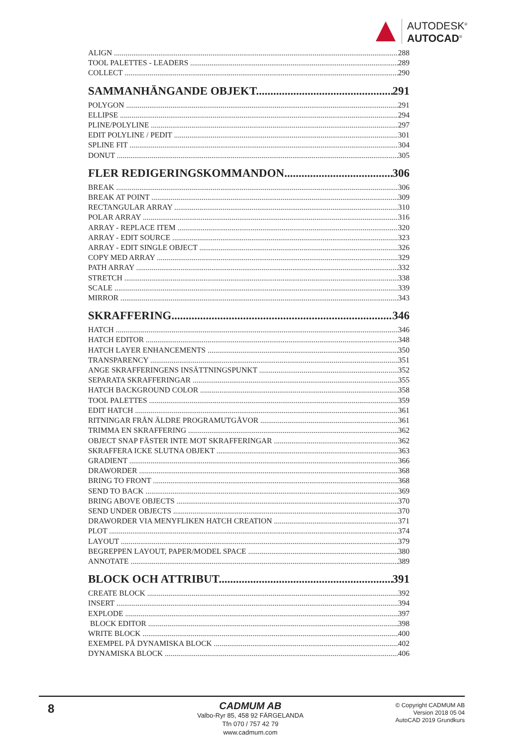AUTODESK<sup>®</sup>
AUTOCAD<sup>®</sup>
ALIGN 288
TOOL PALETTES - LEADERS 289
COLLECT 290
SAMMANHÄNGANDE OBJEKT 291
POLYGON 291
ELLIPSE 294
PLINE/POLYLINE 297
EDIT POLYLINE / PEDIT 301
SPLINE FIT 304
DONUT 305
FLER REDIGERINGSKOMMANDON 306
BREAK 306
BREAK AT POINT 309
RECTANGULAR ARRAY 310
POLAR ARRAY 316
ARRAY - REPLACE ITEM 320
ARRAY - EDIT SOURCE 323
ARRAY - EDIT SINGLE OBJECT 326
COPY MED ARRAY 329
PATH ARRAY 332
STRETCH 338
SCALE 339
MIRROR 343
SKRAFFERING 346
HATCH 346
HATCH EDITOR 348
HATCH LAYER ENHANCEMENTS 350
TRANSPARENCY 351
ANGE SKRAFFERINGENS INSÄTTNINGSPUNKT 352
SEPARATA SKRAFFERINGAR 355
HATCH BACKGROUND COLOR 358
TOOL PALETTES 359
EDIT HATCH 361
RITNINGAR FRÅN ÄLDRE PROGRAMUTGÅVOR 361
TRIMMA EN SKRAFFERING 362
OBJECT SNAP FÄSTER INTE MOT SKRAFFERINGAR 362
SKRAFFERA ICKE SLUTNA OBJEKT 363
GRADIENT 366
DRAWORDER 368
BRING TO FRONT 368
SEND TO BACK 369
BRING ABOVE OBJECTS 370
SEND UNDER OBJECTS 370
DRAWORDER VIA MENYFLIKEN HATCH CREATION 371
PLOT 374
LAYOUT 379
BEGREPPEN LAYOUT, PAPER/MODEL SPACE 380
ANNOTATE 389
BLOCK OCH ATTRIBUT 391
CREATE BLOCK 392
INSERT 394
EXPLODE 397
BLOCK EDITOR 398
WRITE BLOCK 400
EXEMPEL PÅ DYNAMISKA BLOCK 402
DYNAMISKA BLOCK 406
8
CADMUM AB
Valbo-Ryr 85, 458 92 FÄRGELANDA
Tfn 070 / 757 42 79
www.cadmum.com
© Copyright CADMUM AB
Version 2018 05 04
AutoCAD 2019 Grundkurs